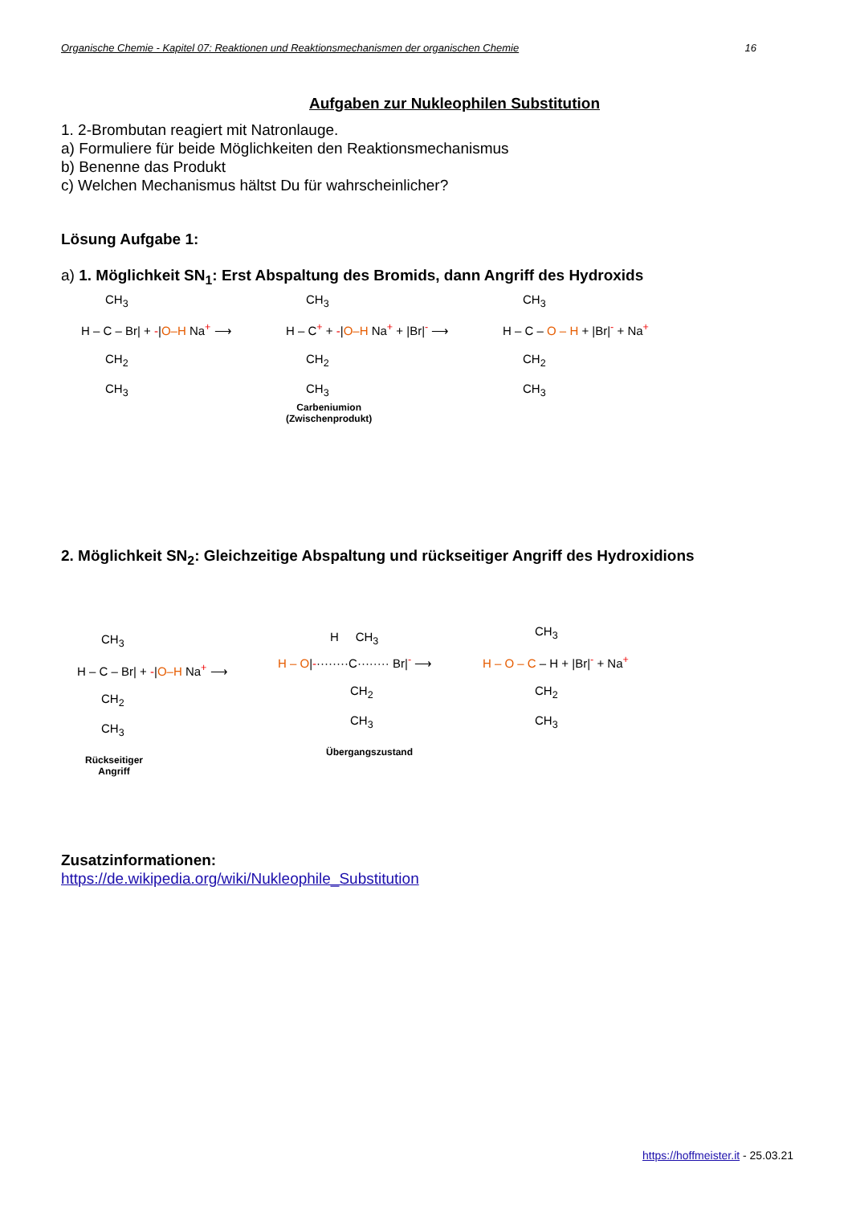Organische Chemie - Kapitel 07: Reaktionen und Reaktionsmechanismen der organischen Chemie 16
Aufgaben zur Nukleophilen Substitution
1. 2-Brombutan reagiert mit Natronlauge.
a) Formuliere für beide Möglichkeiten den Reaktionsmechanismus
b) Benenne das Produkt
c) Welchen Mechanismus hältst Du für wahrscheinlicher?
Lösung Aufgabe 1:
a) 1. Möglichkeit SN<sub>1</sub>: Erst Abspaltung des Bromids, dann Angriff des Hydroxids
H – C – Br| + -|O–H Na<sup>+</sup> ⟶
CH<sub>3</sub>
CH<sub>2</sub>
CH<sub>3</sub>
H – C<sup>+</sup> + -|O–H Na<sup>+</sup> + |Br|<sup>-</sup> ⟶
CH<sub>3</sub>
CH<sub>2</sub>
CH<sub>3</sub>
Carbeniumion
(Zwischenprodukt)
H – C – O – H + |Br|<sup>-</sup> + Na<sup>+</sup>
CH<sub>3</sub>
CH<sub>2</sub>
CH<sub>3</sub>
2. Möglichkeit SN<sub>2</sub>: Gleichzeitige Abspaltung und rückseitiger Angriff des Hydroxidions
H – C – Br| + -|O–H Na<sup>+</sup> ⟶
CH<sub>3</sub>
CH<sub>2</sub>
CH<sub>3</sub>
Rückseitiger
Angriff
H – O|-········C········ Br|<sup>-</sup> ⟶
H CH<sub>3</sub>
CH<sub>2</sub>
CH<sub>3</sub>
Übergangszustand
H – O – C – H + |Br|<sup>-</sup> + Na<sup>+</sup>
CH<sub>3</sub>
CH<sub>2</sub>
CH<sub>3</sub>
Zusatzinformationen:
https://de.wikipedia.org/wiki/Nukleophile_Substitution
https://hoffmeister.it - 25.03.21